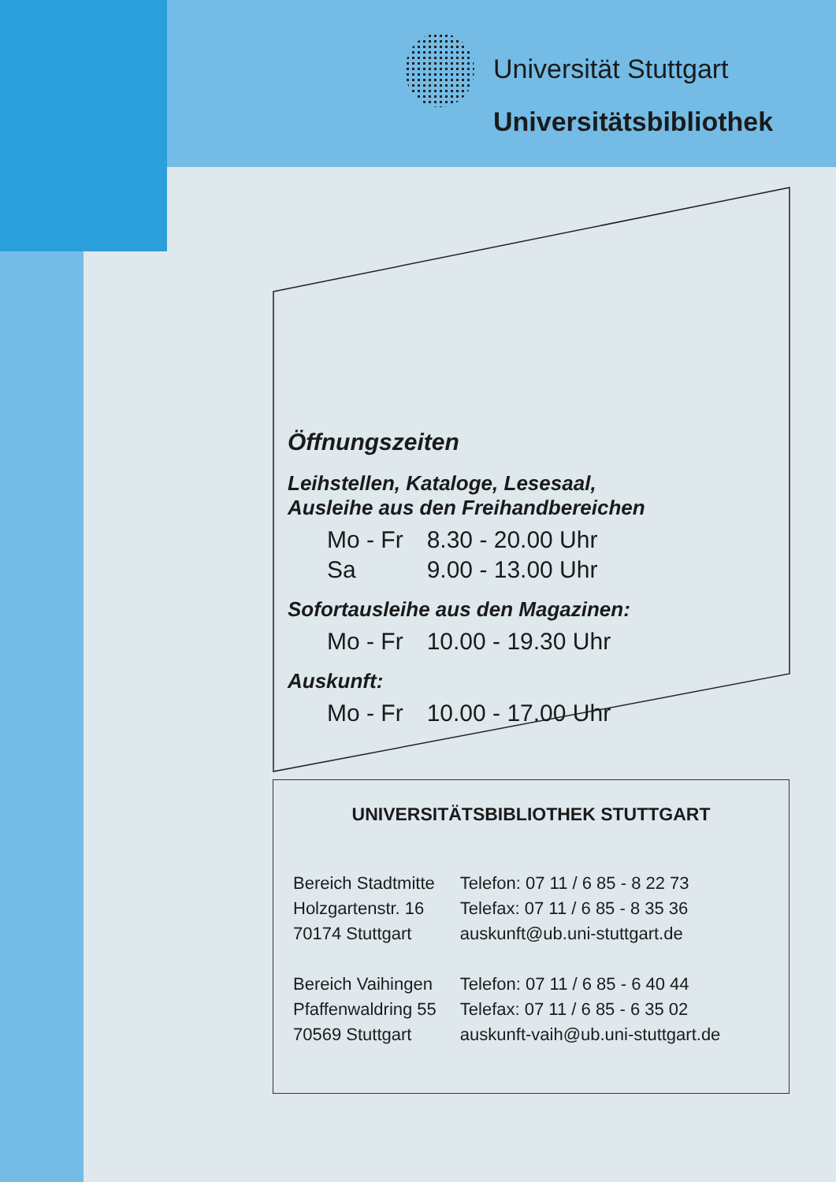Universität Stuttgart
Universitätsbibliothek
Öffnungszeiten
Leihstellen, Kataloge, Lesesaal,
Ausleihe aus den Freihandbereichen
| Mo - Fr | 8.30 - 20.00 Uhr |
| Sa | 9.00 - 13.00 Uhr |
Sofortausleihe aus den Magazinen:
| Mo - Fr | 10.00 - 19.30 Uhr |
Auskunft:
| Mo - Fr | 10.00 - 17.00 Uhr |
UNIVERSITÄTSBIBLIOTHEK STUTTGART
| Bereich Stadtmitte | Telefon: 07 11 / 6 85 - 8 22 73 |
| Holzgartenstr. 16 | Telefax: 07 11 / 6 85 - 8 35 36 |
| 70174 Stuttgart | auskunft@ub.uni-stuttgart.de |
| Bereich Vaihingen | Telefon: 07 11 / 6 85 - 6 40 44 |
| Pfaffenwaldring 55 | Telefax: 07 11 / 6 85 - 6 35 02 |
| 70569 Stuttgart | auskunft-vaih@ub.uni-stuttgart.de |